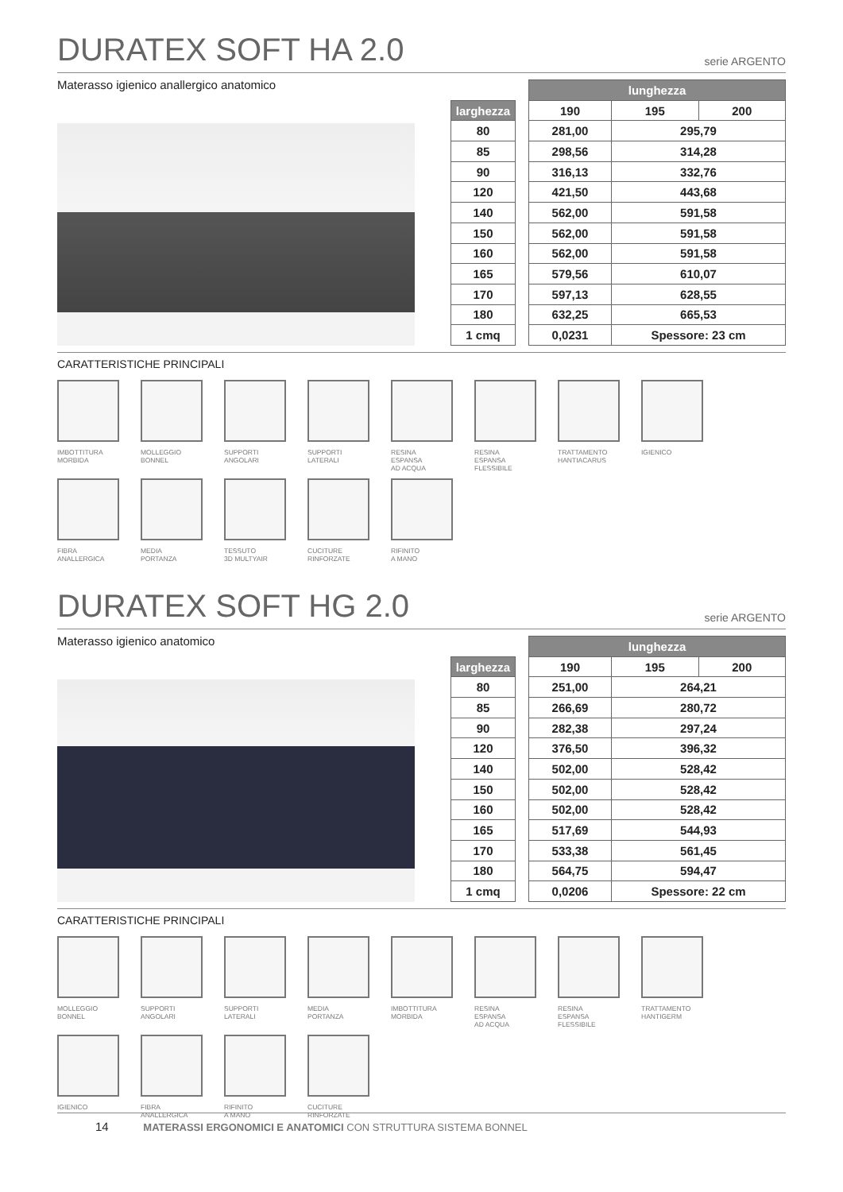DURATEX SOFT HA 2.0 serie ARGENTO
Materasso igienico anallergico anatomico
| | | lunghezza | | |
| larghezza | | 190 | 195 | 200 |
| 80 | | 281,00 | 295,79 | |
| 85 | | 298,56 | 314,28 | |
| 90 | | 316,13 | 332,76 | |
| 120 | | 421,50 | 443,68 | |
| 140 | | 562,00 | 591,58 | |
| 150 | | 562,00 | 591,58 | |
| 160 | | 562,00 | 591,58 | |
| 165 | | 579,56 | 610,07 | |
| 170 | | 597,13 | 628,55 | |
| 180 | | 632,25 | 665,53 | |
| 1 cmq | | 0,0231 | Spessore: 23 cm | |
CARATTERISTICHE PRINCIPALI
IMBOTTITURA
MORBIDA
MOLLEGGIO
BONNEL
SUPPORTI
ANGOLARI
SUPPORTI
LATERALI
RESINA
ESPANSA
AD ACQUA
RESINA
ESPANSA
FLESSIBILE
TRATTAMENTO
HANTIACARUS
IGIENICO
FIBRA
ANALLERGICA
MEDIA
PORTANZA
TESSUTO
3D MULTYAIR
CUCITURE
RINFORZATE
RIFINITO
A MANO
DURATEX SOFT HG 2.0 serie ARGENTO
Materasso igienico anatomico
| | | lunghezza | | |
| larghezza | | 190 | 195 | 200 |
| 80 | | 251,00 | 264,21 | |
| 85 | | 266,69 | 280,72 | |
| 90 | | 282,38 | 297,24 | |
| 120 | | 376,50 | 396,32 | |
| 140 | | 502,00 | 528,42 | |
| 150 | | 502,00 | 528,42 | |
| 160 | | 502,00 | 528,42 | |
| 165 | | 517,69 | 544,93 | |
| 170 | | 533,38 | 561,45 | |
| 180 | | 564,75 | 594,47 | |
| 1 cmq | | 0,0206 | Spessore: 22 cm | |
CARATTERISTICHE PRINCIPALI
MOLLEGGIO
BONNEL
SUPPORTI
ANGOLARI
SUPPORTI
LATERALI
MEDIA
PORTANZA
IMBOTTITURA
MORBIDA
RESINA
ESPANSA
AD ACQUA
RESINA
ESPANSA
FLESSIBILE
TRATTAMENTO
HANTIGERM
IGIENICO
FIBRA
ANALLERGICA
RIFINITO
A MANO
CUCITURE
RINFORZATE
14 MATERASSI ERGONOMICI E ANATOMICI CON STRUTTURA SISTEMA BONNEL